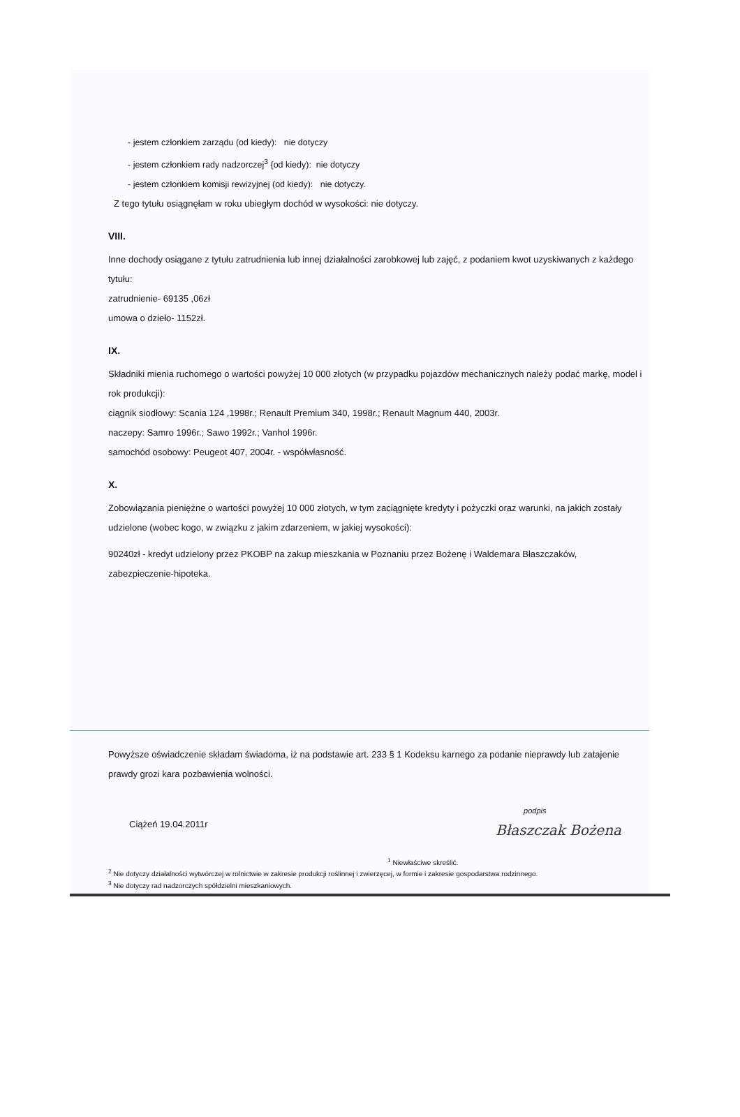- jestem członkiem zarządu (od kiedy): nie dotyczy
- jestem członkiem rady nadzorczej<sup>3</sup> {od kiedy): nie dotyczy
- jestem członkiem komisji rewizyjnej (od kiedy): nie dotyczy.
Z tego tytułu osiągnęłam w roku ubiegłym dochód w wysokości: nie dotyczy.
VIII.
Inne dochody osiągane z tytułu zatrudnienia lub innej działalności zarobkowej lub zajęć, z podaniem kwot uzyskiwanych z każdego tytułu:
zatrudnienie- 69135 ,06zł
umowa o dzieło- 1152zł.
IX.
Składniki mienia ruchomego o wartości powyżej 10 000 złotych (w przypadku pojazdów mechanicznych należy podać markę, model i rok produkcji):
ciągnik siodłowy: Scania 124 ,1998r.; Renault Premium 340, 1998r.; Renault Magnum 440, 2003r.
naczepy: Samro 1996r.; Sawo 1992r.; Vanhol 1996r.
samochód osobowy: Peugeot 407, 2004r. - współwłasność.
X.
Zobowiązania pieniężne o wartości powyżej 10 000 złotych, w tym zaciągnięte kredyty i pożyczki oraz warunki, na jakich zostały udzielone (wobec kogo, w związku z jakim zdarzeniem, w jakiej wysokości):
90240zł - kredyt udzielony przez PKOBP na zakup mieszkania w Poznaniu przez Bożenę i Waldemara Błaszczaków, zabezpieczenie-hipoteka.
Powyższe oświadczenie składam świadoma, iż na podstawie art. 233 § 1 Kodeksu karnego za podanie nieprawdy lub zatajenie prawdy grozi kara pozbawienia wolności.
Ciążeń 19.04.2011r podpis
Błaszczak Bożena
<sup>1</sup> Niewłaściwe skreślić.
<sup>2</sup> Nie dotyczy działalności wytwórczej w rolnictwie w zakresie produkcji roślinnej i zwierzęcej, w formie i zakresie gospodarstwa rodzinnego.
<sup>3</sup> Nie dotyczy rad nadzorczych spółdzielni mieszkaniowych.